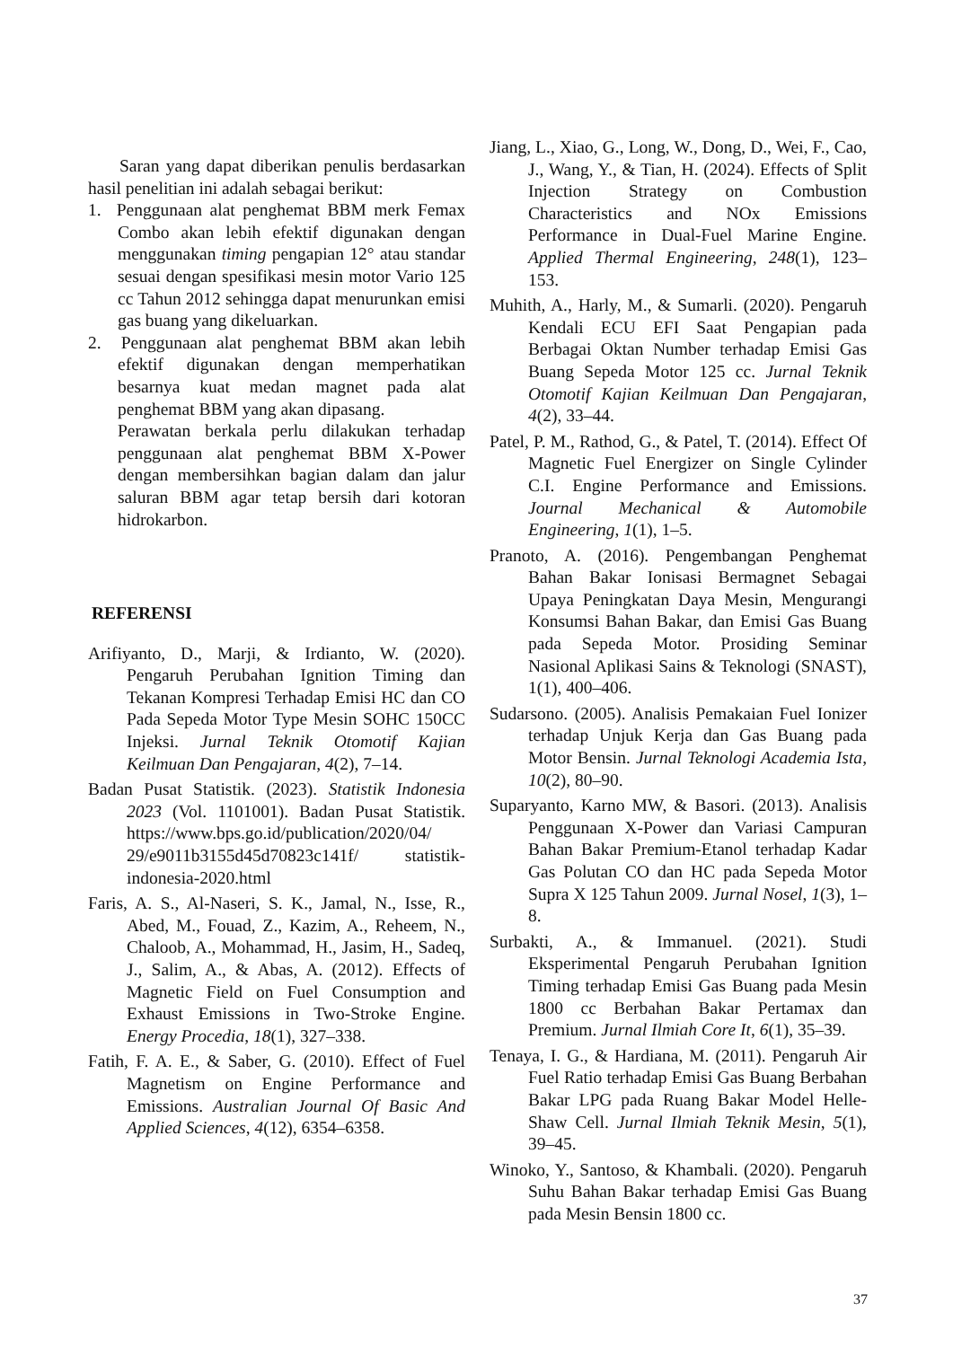Saran yang dapat diberikan penulis berdasarkan hasil penelitian ini adalah sebagai berikut:
1. Penggunaan alat penghemat BBM merk Femax Combo akan lebih efektif digunakan dengan menggunakan timing pengapian 12° atau standar sesuai dengan spesifikasi mesin motor Vario 125 cc Tahun 2012 sehingga dapat menurunkan emisi gas buang yang dikeluarkan.
2. Penggunaan alat penghemat BBM akan lebih efektif digunakan dengan memperhatikan besarnya kuat medan magnet pada alat penghemat BBM yang akan dipasang.
Perawatan berkala perlu dilakukan terhadap penggunaan alat penghemat BBM X-Power dengan membersihkan bagian dalam dan jalur saluran BBM agar tetap bersih dari kotoran hidrokarbon.
REFERENSI
Arifiyanto, D., Marji, & Irdianto, W. (2020). Pengaruh Perubahan Ignition Timing dan Tekanan Kompresi Terhadap Emisi HC dan CO Pada Sepeda Motor Type Mesin SOHC 150CC Injeksi. Jurnal Teknik Otomotif Kajian Keilmuan Dan Pengajaran, 4(2), 7–14.
Badan Pusat Statistik. (2023). Statistik Indonesia 2023 (Vol. 1101001). Badan Pusat Statistik. https://www.bps.go.id/publication/2020/04/ 29/e9011b3155d45d70823c141f/ statistik-indonesia-2020.html
Faris, A. S., Al-Naseri, S. K., Jamal, N., Isse, R., Abed, M., Fouad, Z., Kazim, A., Reheem, N., Chaloob, A., Mohammad, H., Jasim, H., Sadeq, J., Salim, A., & Abas, A. (2012). Effects of Magnetic Field on Fuel Consumption and Exhaust Emissions in Two-Stroke Engine. Energy Procedia, 18(1), 327–338.
Fatih, F. A. E., & Saber, G. (2010). Effect of Fuel Magnetism on Engine Performance and Emissions. Australian Journal Of Basic And Applied Sciences, 4(12), 6354–6358.
Jiang, L., Xiao, G., Long, W., Dong, D., Wei, F., Cao, J., Wang, Y., & Tian, H. (2024). Effects of Split Injection Strategy on Combustion Characteristics and NOx Emissions Performance in Dual-Fuel Marine Engine. Applied Thermal Engineering, 248(1), 123–153.
Muhith, A., Harly, M., & Sumarli. (2020). Pengaruh Kendali ECU EFI Saat Pengapian pada Berbagai Oktan Number terhadap Emisi Gas Buang Sepeda Motor 125 cc. Jurnal Teknik Otomotif Kajian Keilmuan Dan Pengajaran, 4(2), 33–44.
Patel, P. M., Rathod, G., & Patel, T. (2014). Effect Of Magnetic Fuel Energizer on Single Cylinder C.I. Engine Performance and Emissions. Journal Mechanical & Automobile Engineering, 1(1), 1–5.
Pranoto, A. (2016). Pengembangan Penghemat Bahan Bakar Ionisasi Bermagnet Sebagai Upaya Peningkatan Daya Mesin, Mengurangi Konsumsi Bahan Bakar, dan Emisi Gas Buang pada Sepeda Motor. Prosiding Seminar Nasional Aplikasi Sains & Teknologi (SNAST), 1(1), 400–406.
Sudarsono. (2005). Analisis Pemakaian Fuel Ionizer terhadap Unjuk Kerja dan Gas Buang pada Motor Bensin. Jurnal Teknologi Academia Ista, 10(2), 80–90.
Suparyanto, Karno MW, & Basori. (2013). Analisis Penggunaan X-Power dan Variasi Campuran Bahan Bakar Premium-Etanol terhadap Kadar Gas Polutan CO dan HC pada Sepeda Motor Supra X 125 Tahun 2009. Jurnal Nosel, 1(3), 1–8.
Surbakti, A., & Immanuel. (2021). Studi Eksperimental Pengaruh Perubahan Ignition Timing terhadap Emisi Gas Buang pada Mesin 1800 cc Berbahan Bakar Pertamax dan Premium. Jurnal Ilmiah Core It, 6(1), 35–39.
Tenaya, I. G., & Hardiana, M. (2011). Pengaruh Air Fuel Ratio terhadap Emisi Gas Buang Berbahan Bakar LPG pada Ruang Bakar Model Helle-Shaw Cell. Jurnal Ilmiah Teknik Mesin, 5(1), 39–45.
Winoko, Y., Santoso, & Khambali. (2020). Pengaruh Suhu Bahan Bakar terhadap Emisi Gas Buang pada Mesin Bensin 1800 cc.
37